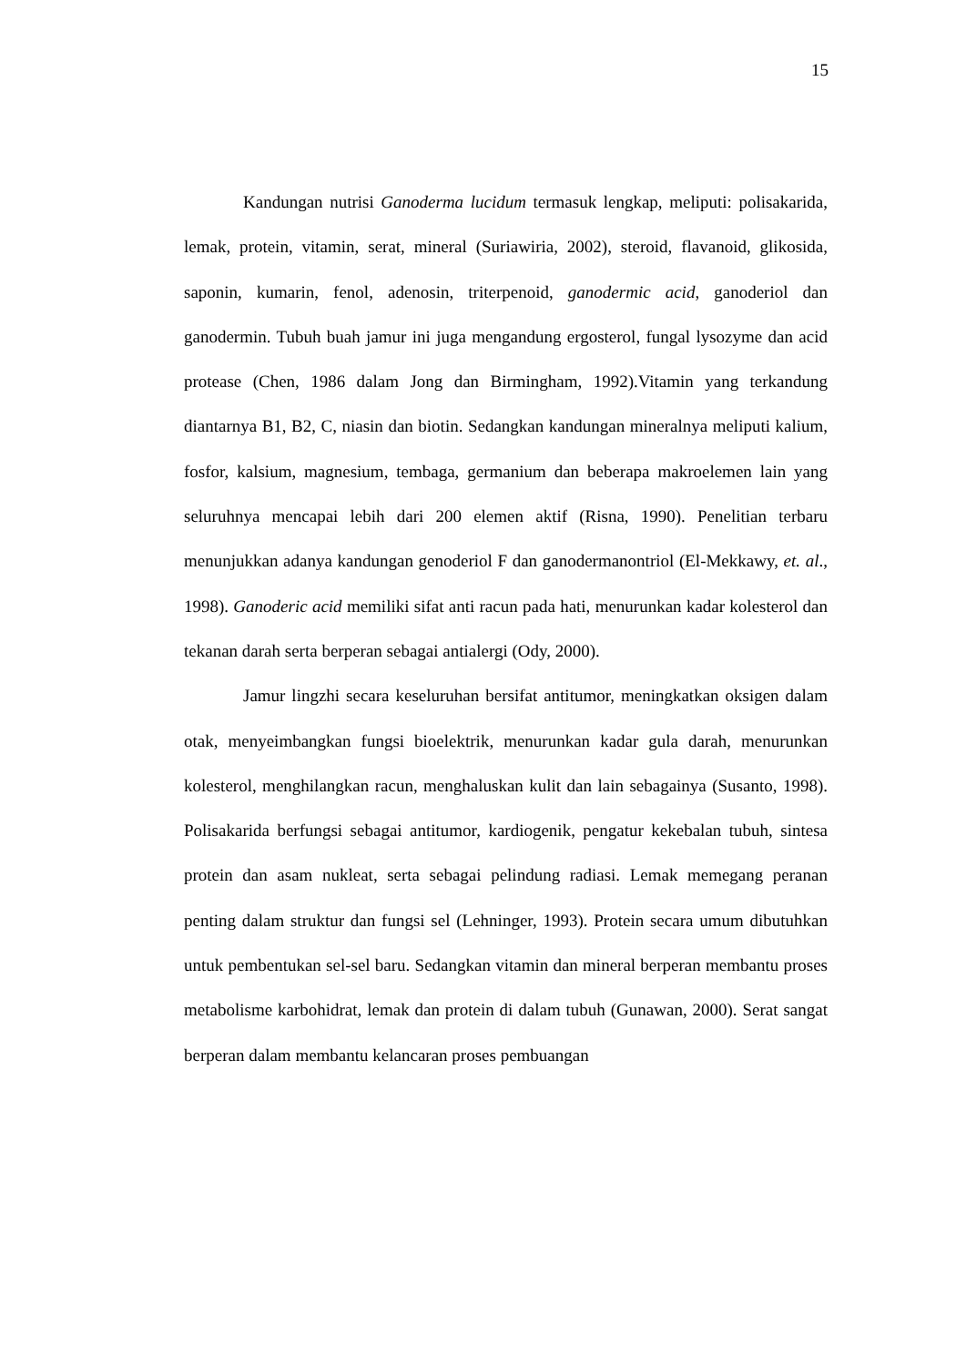15
Kandungan nutrisi Ganoderma lucidum termasuk lengkap, meliputi: polisakarida, lemak, protein, vitamin, serat, mineral (Suriawiria, 2002), steroid, flavanoid, glikosida, saponin, kumarin, fenol, adenosin, triterpenoid, ganodermic acid, ganoderiol dan ganodermin. Tubuh buah jamur ini juga mengandung ergosterol, fungal lysozyme dan acid protease (Chen, 1986 dalam Jong dan Birmingham, 1992).Vitamin yang terkandung diantarnya B1, B2, C, niasin dan biotin. Sedangkan kandungan mineralnya meliputi kalium, fosfor, kalsium, magnesium, tembaga, germanium dan beberapa makroelemen lain yang seluruhnya mencapai lebih dari 200 elemen aktif (Risna, 1990). Penelitian terbaru menunjukkan adanya kandungan genoderiol F dan ganodermanontriol (El-Mekkawy, et. al., 1998). Ganoderic acid memiliki sifat anti racun pada hati, menurunkan kadar kolesterol dan tekanan darah serta berperan sebagai antialergi (Ody, 2000).
Jamur lingzhi secara keseluruhan bersifat antitumor, meningkatkan oksigen dalam otak, menyeimbangkan fungsi bioelektrik, menurunkan kadar gula darah, menurunkan kolesterol, menghilangkan racun, menghaluskan kulit dan lain sebagainya (Susanto, 1998). Polisakarida berfungsi sebagai antitumor, kardiogenik, pengatur kekebalan tubuh, sintesa protein dan asam nukleat, serta sebagai pelindung radiasi. Lemak memegang peranan penting dalam struktur dan fungsi sel (Lehninger, 1993). Protein secara umum dibutuhkan untuk pembentukan sel-sel baru. Sedangkan vitamin dan mineral berperan membantu proses metabolisme karbohidrat, lemak dan protein di dalam tubuh (Gunawan, 2000). Serat sangat berperan dalam membantu kelancaran proses pembuangan